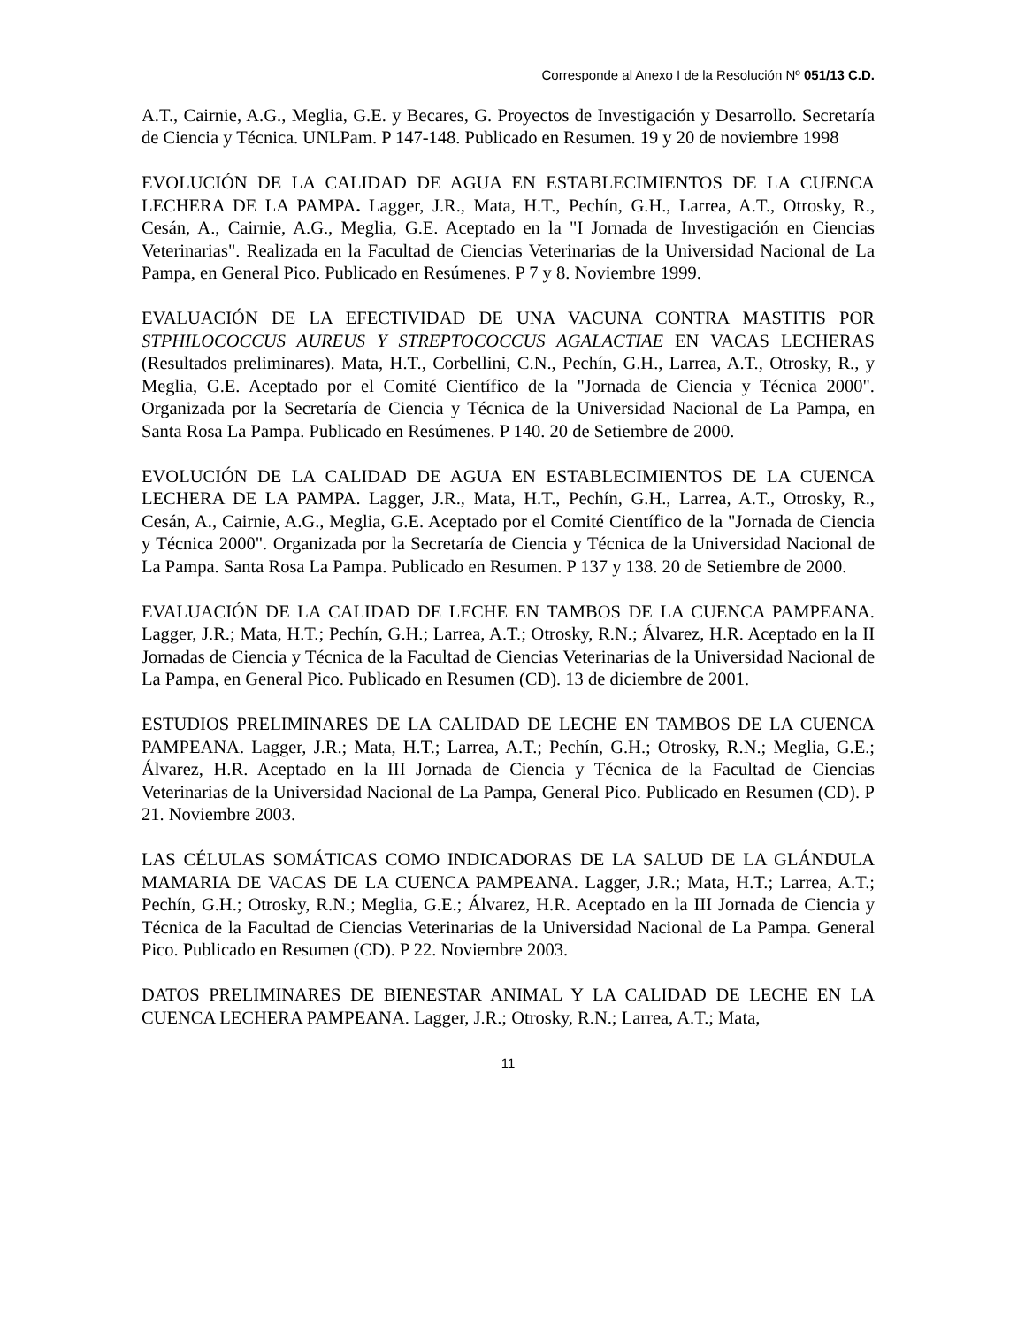Corresponde al Anexo I de la Resolución Nº 051/13 C.D.
A.T., Cairnie, A.G., Meglia, G.E. y Becares, G. Proyectos de Investigación y Desarrollo. Secretaría de Ciencia y Técnica. UNLPam. P 147-148. Publicado en Resumen. 19 y 20 de noviembre 1998
EVOLUCIÓN DE LA CALIDAD DE AGUA EN ESTABLECIMIENTOS DE LA CUENCA LECHERA DE LA PAMPA. Lagger, J.R., Mata, H.T., Pechín, G.H., Larrea, A.T., Otrosky, R., Cesán, A., Cairnie, A.G., Meglia, G.E. Aceptado en la "I Jornada de Investigación en Ciencias Veterinarias". Realizada en la Facultad de Ciencias Veterinarias de la Universidad Nacional de La Pampa, en General Pico. Publicado en Resúmenes. P 7 y 8. Noviembre 1999.
EVALUACIÓN DE LA EFECTIVIDAD DE UNA VACUNA CONTRA MASTITIS POR STPHILOCOCCUS AUREUS Y STREPTOCOCCUS AGALACTIAE EN VACAS LECHERAS (Resultados preliminares). Mata, H.T., Corbellini, C.N., Pechín, G.H., Larrea, A.T., Otrosky, R., y Meglia, G.E. Aceptado por el Comité Científico de la "Jornada de Ciencia y Técnica 2000". Organizada por la Secretaría de Ciencia y Técnica de la Universidad Nacional de La Pampa, en Santa Rosa La Pampa. Publicado en Resúmenes. P 140. 20 de Setiembre de 2000.
EVOLUCIÓN DE LA CALIDAD DE AGUA EN ESTABLECIMIENTOS DE LA CUENCA LECHERA DE LA PAMPA. Lagger, J.R., Mata, H.T., Pechín, G.H., Larrea, A.T., Otrosky, R., Cesán, A., Cairnie, A.G., Meglia, G.E. Aceptado por el Comité Científico de la "Jornada de Ciencia y Técnica 2000". Organizada por la Secretaría de Ciencia y Técnica de la Universidad Nacional de La Pampa. Santa Rosa La Pampa. Publicado en Resumen. P 137 y 138. 20 de Setiembre de 2000.
EVALUACIÓN DE LA CALIDAD DE LECHE EN TAMBOS DE LA CUENCA PAMPEANA. Lagger, J.R.; Mata, H.T.; Pechín, G.H.; Larrea, A.T.; Otrosky, R.N.; Álvarez, H.R. Aceptado en la II Jornadas de Ciencia y Técnica de la Facultad de Ciencias Veterinarias de la Universidad Nacional de La Pampa, en General Pico. Publicado en Resumen (CD). 13 de diciembre de 2001.
ESTUDIOS PRELIMINARES DE LA CALIDAD DE LECHE EN TAMBOS DE LA CUENCA PAMPEANA. Lagger, J.R.; Mata, H.T.; Larrea, A.T.; Pechín, G.H.; Otrosky, R.N.; Meglia, G.E.; Álvarez, H.R. Aceptado en la III Jornada de Ciencia y Técnica de la Facultad de Ciencias Veterinarias de la Universidad Nacional de La Pampa, General Pico. Publicado en Resumen (CD). P 21. Noviembre 2003.
LAS CÉLULAS SOMÁTICAS COMO INDICADORAS DE LA SALUD DE LA GLÁNDULA MAMARIA DE VACAS DE LA CUENCA PAMPEANA. Lagger, J.R.; Mata, H.T.; Larrea, A.T.; Pechín, G.H.; Otrosky, R.N.; Meglia, G.E.; Álvarez, H.R. Aceptado en la III Jornada de Ciencia y Técnica de la Facultad de Ciencias Veterinarias de la Universidad Nacional de La Pampa. General Pico. Publicado en Resumen (CD). P 22. Noviembre 2003.
DATOS PRELIMINARES DE BIENESTAR ANIMAL Y LA CALIDAD DE LECHE EN LA CUENCA LECHERA PAMPEANA. Lagger, J.R.; Otrosky, R.N.; Larrea, A.T.; Mata,
11